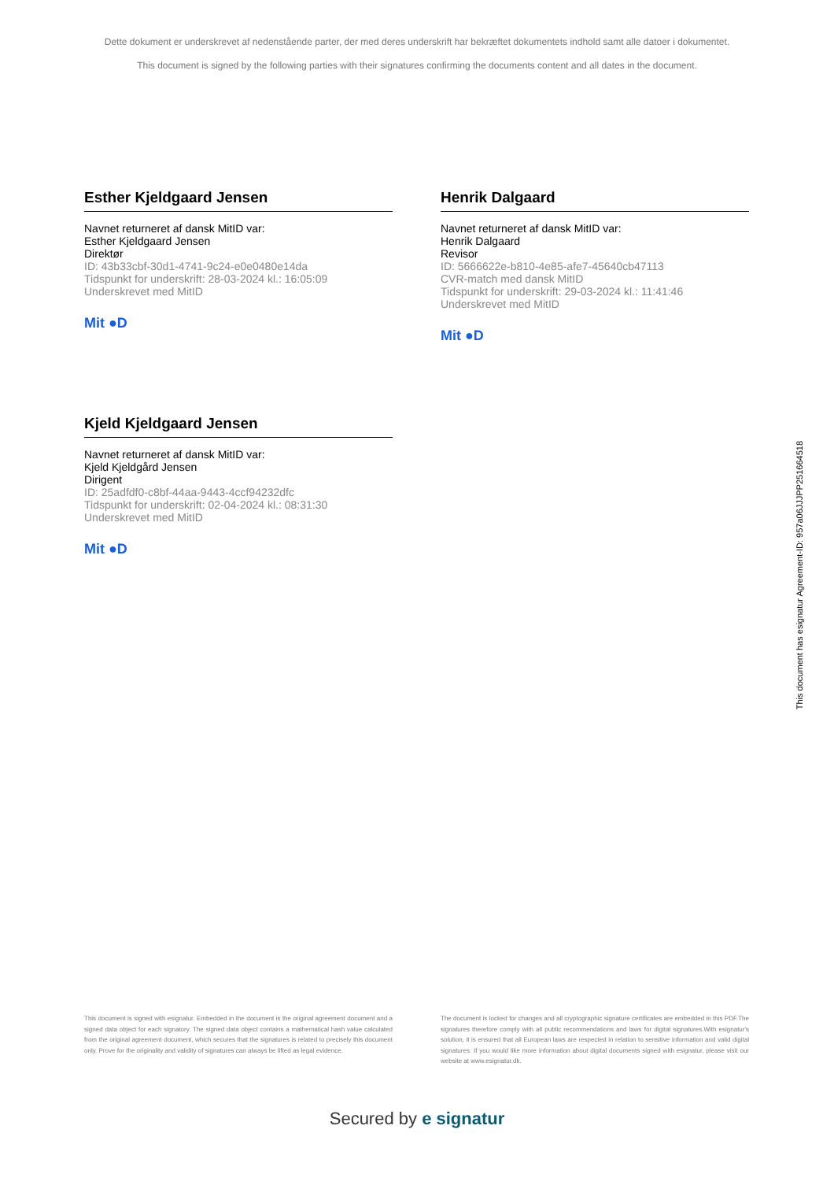Dette dokument er underskrevet af nedenstående parter, der med deres underskrift har bekræftet dokumentets indhold samt alle datoer i dokumentet.
This document is signed by the following parties with their signatures confirming the documents content and all dates in the document.
Esther Kjeldgaard Jensen
Navnet returneret af dansk MitID var:
Esther Kjeldgaard Jensen
Direktør
ID: 43b33cbf-30d1-4741-9c24-e0e0480e14da
Tidspunkt for underskrift: 28-03-2024 kl.: 16:05:09
Underskrevet med MitID
Mit ●D
Henrik Dalgaard
Navnet returneret af dansk MitID var:
Henrik Dalgaard
Revisor
ID: 5666622e-b810-4e85-afe7-45640cb47113
CVR-match med dansk MitID
Tidspunkt for underskrift: 29-03-2024 kl.: 11:41:46
Underskrevet med MitID
Mit ●D
Kjeld Kjeldgaard Jensen
Navnet returneret af dansk MitID var:
Kjeld Kjeldgård Jensen
Dirigent
ID: 25adfdf0-c8bf-44aa-9443-4ccf94232dfc
Tidspunkt for underskrift: 02-04-2024 kl.: 08:31:30
Underskrevet med MitID
Mit ●D
This document has esignatur Agreement-ID: 957a06JJJPP251664518
This document is signed with esignatur. Embedded in the document is the original agreement document and a signed data object for each signatory. The signed data object contains a mathematical hash value calculated from the original agreement document, which secures that the signatures is related to precisely this document only. Prove for the originality and validity of signatures can always be lifted as legal evidence.
The document is locked for changes and all cryptographic signature certificates are embedded in this PDF.The signatures therefore comply with all public recommendations and laws for digital signatures.With esignatur's solution, it is ensured that all European laws are respected in relation to sensitive information and valid digital signatures. If you would like more information about digital documents signed with esignatur, please visit our website at www.esignatur.dk.
Secured by e signatur